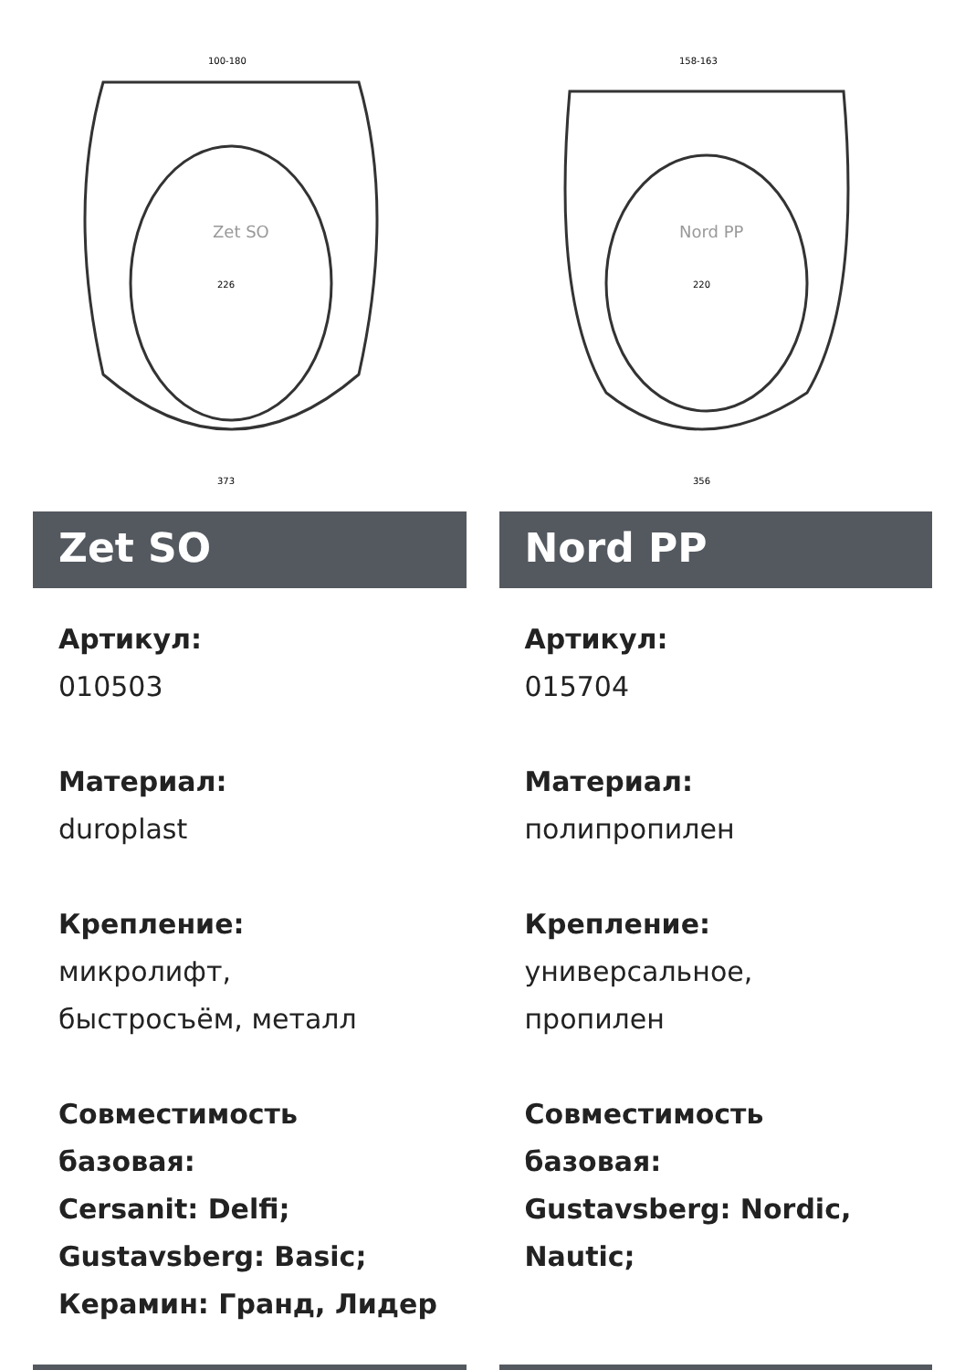Zet SO
100-180
226
373
Zet SO
Артикул:
010503
Материал:
duroplast
Крепление:
микролифт,
быстросъём, металл
Совместимость базовая:
Cersanit: Delfi;
Gustavsberg: Basic;
Керамин: Гранд, Лидер
Nord PP
158-163
220
356
Nord PP
Артикул:
015704
Материал:
полипропилен
Крепление:
универсальное,
пропилен
Совместимость базовая:
Gustavsberg: Nordic,
Nautic;